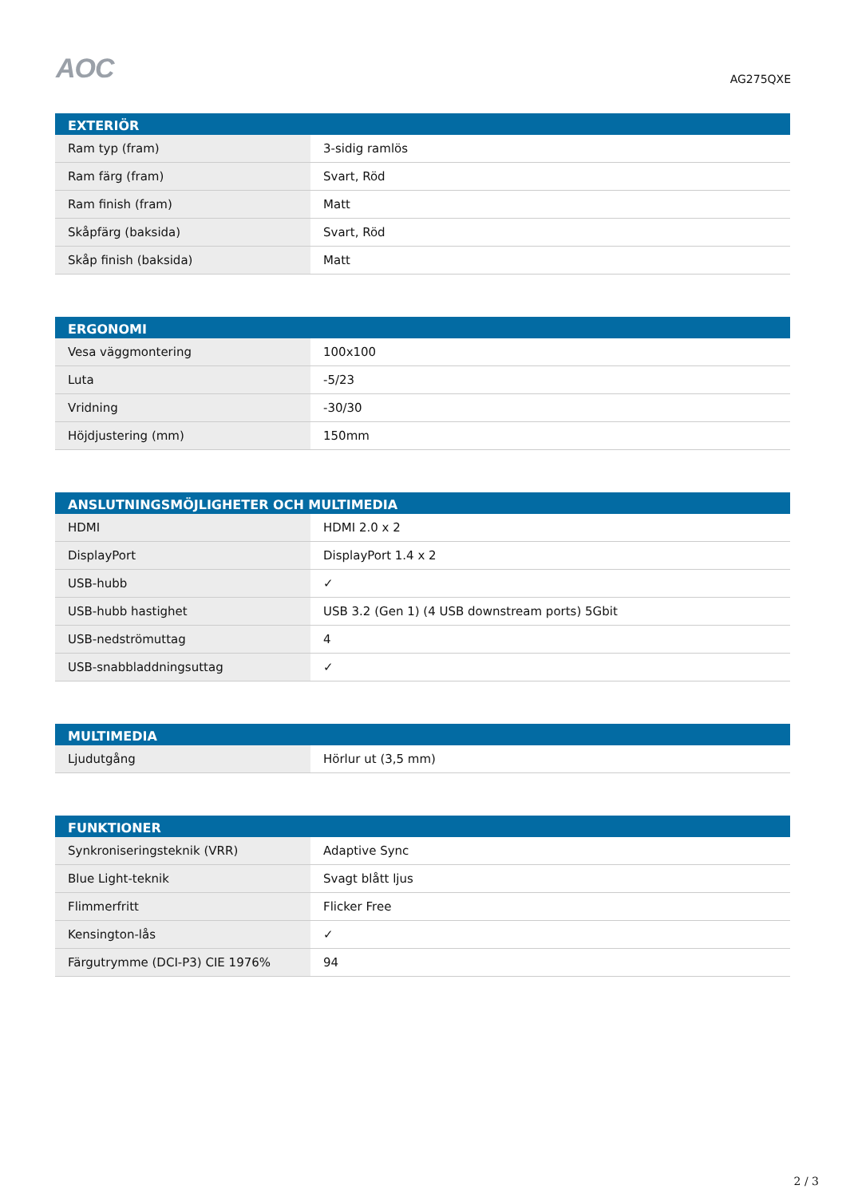AOC
AG275QXE
| EXTERIÖR | |
| --- | --- |
| Ram typ (fram) | 3-sidig ramlös |
| Ram färg (fram) | Svart, Röd |
| Ram finish (fram) | Matt |
| Skåpfärg (baksida) | Svart, Röd |
| Skåp finish (baksida) | Matt |
| ERGONOMI | |
| --- | --- |
| Vesa väggmontering | 100x100 |
| Luta | -5/23 |
| Vridning | -30/30 |
| Höjdjustering (mm) | 150mm |
| ANSLUTNINGSMÖJLIGHETER OCH MULTIMEDIA | |
| --- | --- |
| HDMI | HDMI 2.0 x 2 |
| DisplayPort | DisplayPort 1.4 x 2 |
| USB-hubb | ✓ |
| USB-hubb hastighet | USB 3.2 (Gen 1) (4 USB downstream ports) 5Gbit |
| USB-nedströmuttag | 4 |
| USB-snabbladdningsuttag | ✓ |
| MULTIMEDIA | |
| --- | --- |
| Ljudutgång | Hörlur ut (3,5 mm) |
| FUNKTIONER | |
| --- | --- |
| Synkroniseringsteknik (VRR) | Adaptive Sync |
| Blue Light-teknik | Svagt blått ljus |
| Flimmerfritt | Flicker Free |
| Kensington-lås | ✓ |
| Färgutrymme (DCI-P3) CIE 1976% | 94 |
2 / 3